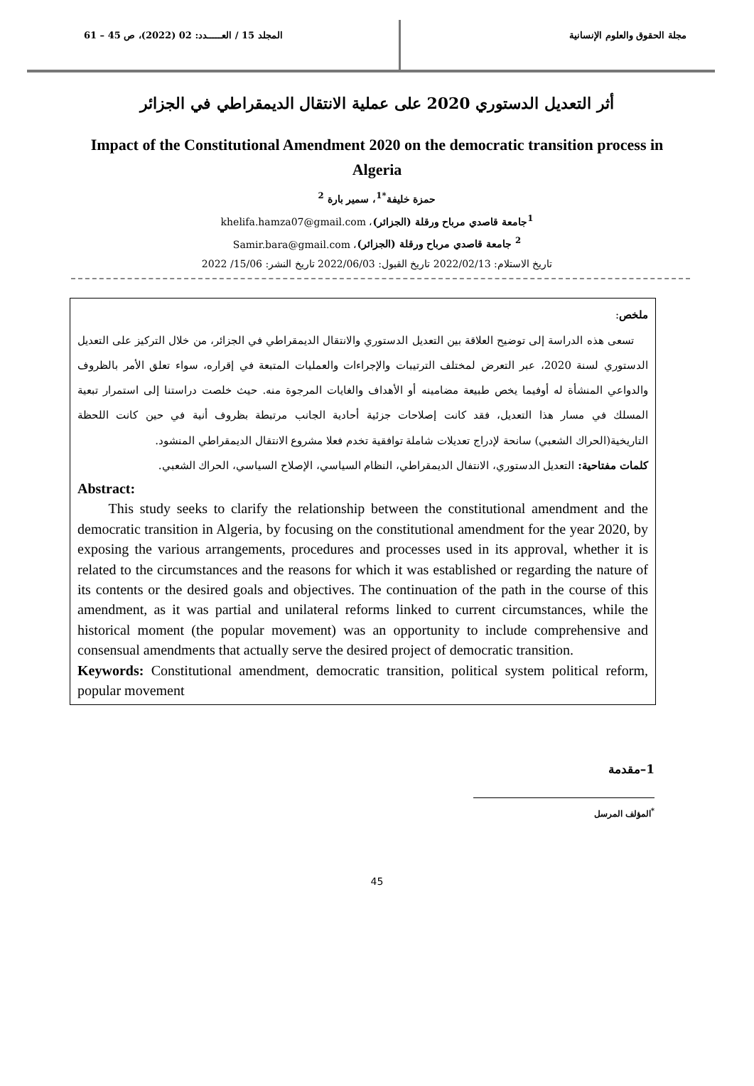مجلة الحقوق والعلوم الإنسانية المجلد 15 / العـــــدد: 02 (2022)، ص 45 – 61
أثر التعديل الدستوري 2020 على عملية الانتقال الديمقراطي في الجزائر
Impact of the Constitutional Amendment 2020 on the democratic transition process in Algeria
حمزة خليفة<sup>*1</sup>، سمير بارة <sup>2</sup>
<sup>1</sup> جامعة قاصدي مرباح ورقلة (الجزائر)، khelifa.hamza07@gmail.com
<sup>2</sup> جامعة قاصدي مرباح ورقلة (الجزائر)، Samir.bara@gmail.com
تاريخ الاستلام: 2022/02/13 تاريخ القبول: 2022/06/03 تاريخ النشر: 15/06/ 2022
ملخص:
تسعى هذه الدراسة إلى توضيح العلاقة بين التعديل الدستوري والانتقال الديمقراطي في الجزائر، من خلال التركيز على التعديل الدستوري لسنة 2020، عبر التعرض لمختلف الترتيبات والإجراءات والعمليات المتبعة في إقراره، سواء تعلق الأمر بالظروف والدواعي المنشأة له أوفيما يخص طبيعة مضامينه أو الأهداف والغايات المرجوة منه. حيث خلصت دراستنا إلى استمرار تبعية المسلك في مسار هذا التعديل، فقد كانت إصلاحات جزئية أحادية الجانب مرتبطة بظروف أنية في حين كانت اللحظة التاريخية(الحراك الشعبي) سانحة لإدراج تعديلات شاملة توافقية تخدم فعلا مشروع الانتقال الديمقراطي المنشود.
كلمات مفتاحية: التعديل الدستوري، الانتفال الديمقراطي، النظام السياسي، الإصلاح السياسي، الحراك الشعبي.
Abstract:
This study seeks to clarify the relationship between the constitutional amendment and the democratic transition in Algeria, by focusing on the constitutional amendment for the year 2020, by exposing the various arrangements, procedures and processes used in its approval, whether it is related to the circumstances and the reasons for which it was established or regarding the nature of its contents or the desired goals and objectives. The continuation of the path in the course of this amendment, as it was partial and unilateral reforms linked to current circumstances, while the historical moment (the popular movement) was an opportunity to include comprehensive and consensual amendments that actually serve the desired project of democratic transition.
Keywords: Constitutional amendment, democratic transition, political system political reform, popular movement
1–مقدمة
<sup>*</sup> المؤلف المرسل
45